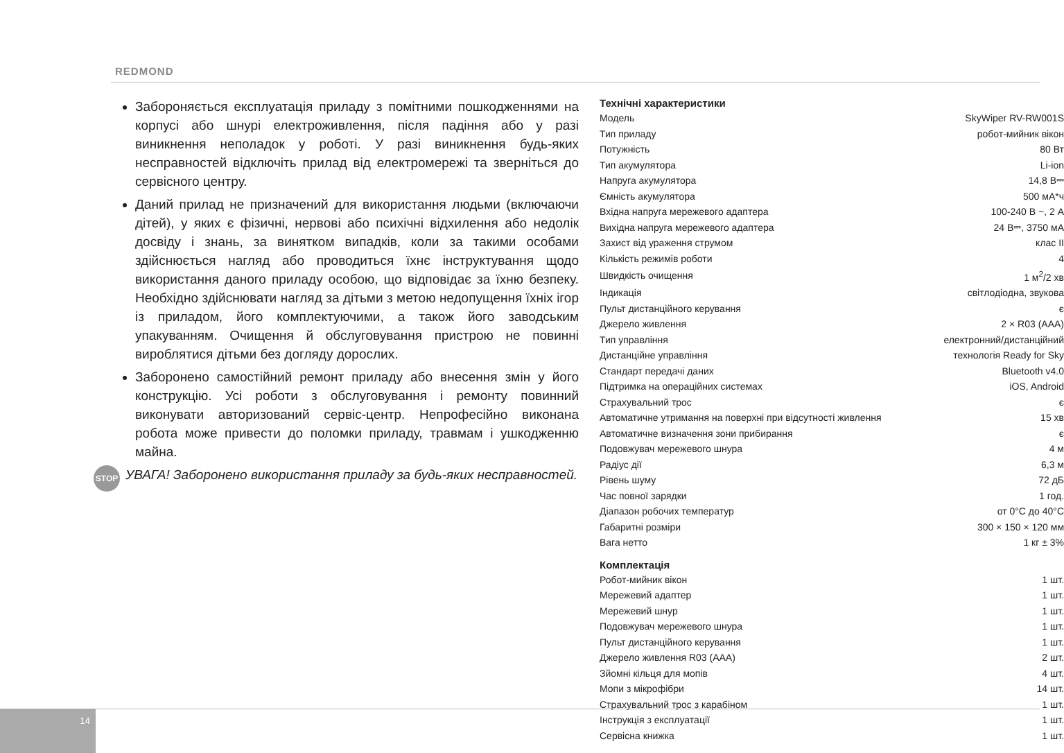REDMOND
Забороняється експлуатація приладу з помітними пошкодженнями на корпусі або шнурі електроживлення, після падіння або у разі виникнення неполадок у роботі. У разі виникнення будь-яких несправностей відключіть прилад від електромережі та зверніться до сервісного центру.
Даний прилад не призначений для використання людьми (включаючи дітей), у яких є фізичні, нервові або психічні відхилення або недолік досвіду і знань, за винятком випадків, коли за такими особами здійснюється нагляд або проводиться їхнє інструктування щодо використання даного приладу особою, що відповідає за їхню безпеку. Необхідно здійснювати нагляд за дітьми з метою недопущення їхніх ігор із приладом, його комплектуючими, а також його заводським упакуванням. Очищення й обслуговування пристрою не повинні вироблятися дітьми без догляду дорослих.
Заборонено самостійний ремонт приладу або внесення змін у його конструкцію. Усі роботи з обслуговування і ремонту повинний виконувати авторизований сервіс-центр. Непрофесійно виконана робота може привести до поломки приладу, травмам і ушкодженню майна.
STOP УВАГА! Заборонено використання приладу за будь-яких несправностей.
Технічні характеристики
| Модель | SkyWiper RV-RW001S |
| Тип приладу | робот-мийник вікон |
| Потужність | 80 Вт |
| Тип акумулятора | Li-ion |
| Напруга акумулятора | 14,8 В⎓ |
| Ємність акумулятора | 500 мА*ч |
| Вхідна напруга мережевого адаптера | 100-240 В ~, 2 А |
| Вихідна напруга мережевого адаптера | 24 В⎓, 3750 мА |
| Захист від ураження струмом | клас II |
| Кількість режимів роботи | 4 |
| Швидкість очищення | 1 м<sup>2</sup>/2 хв |
| Індикація | світлодіодна, звукова |
| Пульт дистанційного керування | є |
| Джерело живлення | 2 × R03 (AAA) |
| Тип управління | електронний/дистанційний |
| Дистанційне управління | технологія Ready for Sky |
| Стандарт передачі даних | Bluetooth v4.0 |
| Підтримка на операційних системах | iOS, Android |
| Страхувальний трос | є |
| Автоматичне утримання на поверхні при відсутності живлення | 15 хв |
| Автоматичне визначення зони прибирання | є |
| Подовжувач мережевого шнура | 4 м |
| Радіус дії | 6,3 м |
| Рівень шуму | 72 дБ |
| Час повної зарядки | 1 год. |
| Діапазон робочих температур | от 0°C до 40°C |
| Габаритні розміри | 300 × 150 × 120 мм |
| Вага нетто | 1 кг ± 3% |
Комплектація
| Робот-мийник вікон | 1 шт. |
| Мережевий адаптер | 1 шт. |
| Мережевий шнур | 1 шт. |
| Подовжувач мережевого шнура | 1 шт. |
| Пульт дистанційного керування | 1 шт. |
| Джерело живлення R03 (AAA) | 2 шт. |
| Зйомні кільця для мопів | 4 шт. |
| Мопи з мікрофібри | 14 шт. |
| Страхувальний трос з карабіном | 1 шт. |
| Інструкція з експлуатації | 1 шт. |
| Сервісна книжка | 1 шт. |
14